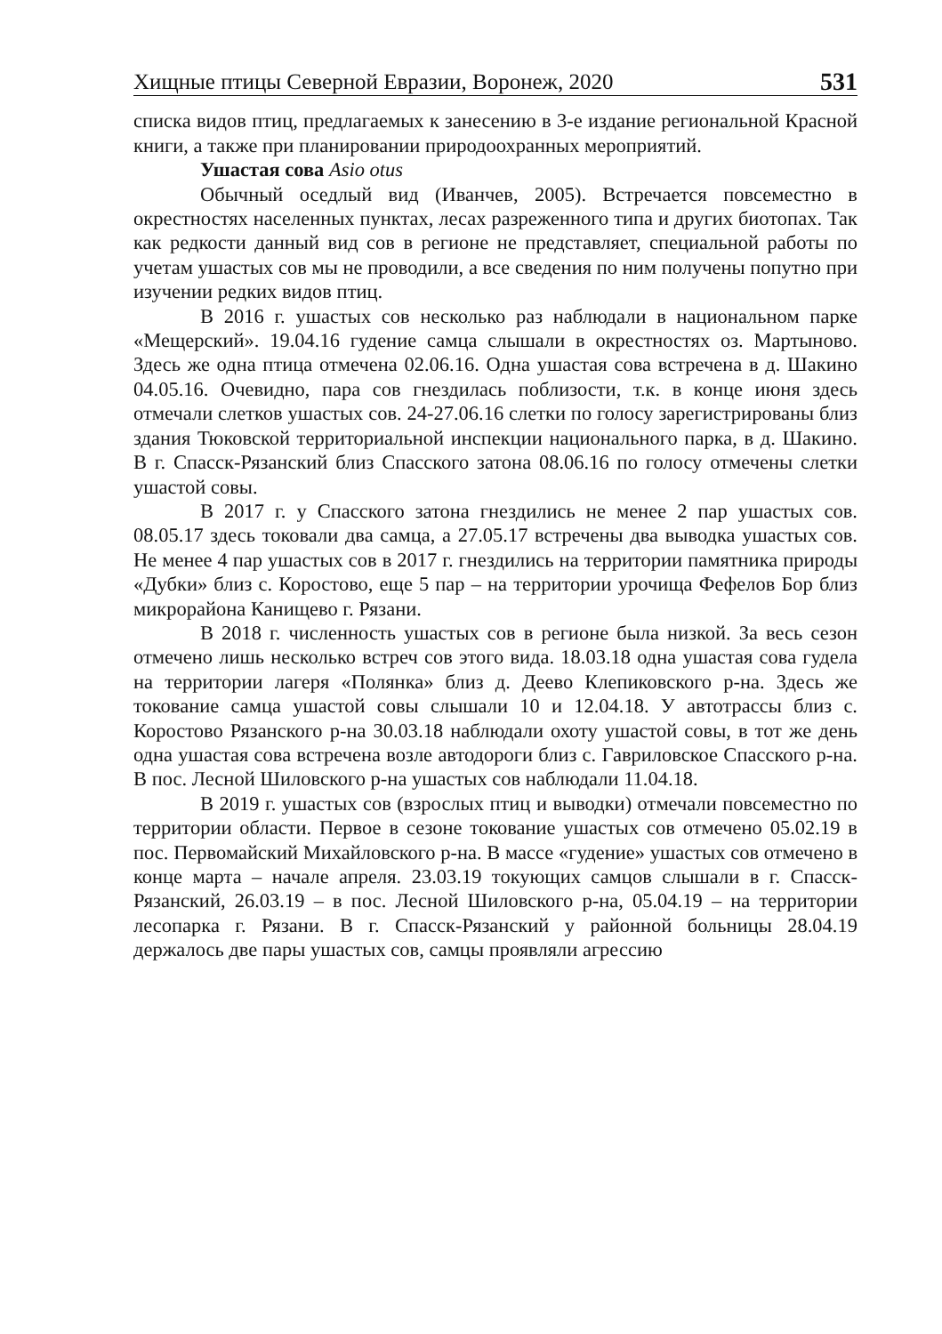Хищные птицы Северной Евразии, Воронеж, 2020 531
списка видов птиц, предлагаемых к занесению в 3-е издание регио­нальной Красной книги, а также при планировании природоохранных мероприятий.
Ушастая сова Asio otus
Обычный оседлый вид (Иванчев, 2005). Встречается повсемест­но в окрестностях населенных пунктах, лесах разреженного типа и других биотопах. Так как редкости данный вид сов в регионе не пред­ставляет, специальной работы по учетам ушастых сов мы не проводи­ли, а все сведения по ним получены попутно при изучении редких ви­дов птиц.
В 2016 г. ушастых сов несколько раз наблюдали в националь­ном парке «Мещерский». 19.04.16 гудение самца слышали в окрестно­стях оз. Мартыново. Здесь же одна птица отмечена 02.06.16. Одна ушастая сова встречена в д. Шакино 04.05.16. Очевидно, пара сов гнездилась поблизости, т.к. в конце июня здесь отмечали слетков уша­стых сов. 24-27.06.16 слетки по голосу зарегистрированы близ здания Тюковской территориальной инспекции национального парка, в д. Шакино. В г. Спасск-Рязанский близ Спасского затона 08.06.16 по голосу отмечены слетки ушастой совы.
В 2017 г. у Спасского затона гнездились не менее 2 пар ушастых сов. 08.05.17 здесь токовали два самца, а 27.05.17 встречены два вы­водка ушастых сов. Не менее 4 пар ушастых сов в 2017 г. гнездились на территории памятника природы «Дубки» близ с. Коростово, еще 5 пар – на территории урочища Фефелов Бор близ микрорайона Кани­щево г. Рязани.
В 2018 г. численность ушастых сов в регионе была низкой. За весь сезон отмечено лишь несколько встреч сов этого вида. 18.03.18 одна ушастая сова гудела на территории лагеря «Полянка» близ д. Деево Клепиковского р-на. Здесь же токование самца ушастой совы слышали 10 и 12.04.18. У автотрассы близ с. Коростово Рязанского р-на 30.03.18 наблюдали охоту ушастой совы, в тот же день одна ушастая сова встречена возле автодороги близ с. Гавриловское Спасского р-на. В пос. Лесной Шиловского р-на ушастых сов наблюдали 11.04.18.
В 2019 г. ушастых сов (взрослых птиц и выводки) отмечали по­всеместно по территории области. Первое в сезоне токование ушастых сов отмечено 05.02.19 в пос. Первомайский Михайловского р-на. В массе «гудение» ушастых сов отмечено в конце марта – начале апре­ля. 23.03.19 токующих самцов слышали в г. Спасск-Рязанский, 26.03.19 – в пос. Лесной Шиловского р-на, 05.04.19 – на территории лесопарка г. Рязани. В г. Спасск-Рязанский у районной больницы 28.04.19 держалось две пары ушастых сов, самцы проявляли агрессию